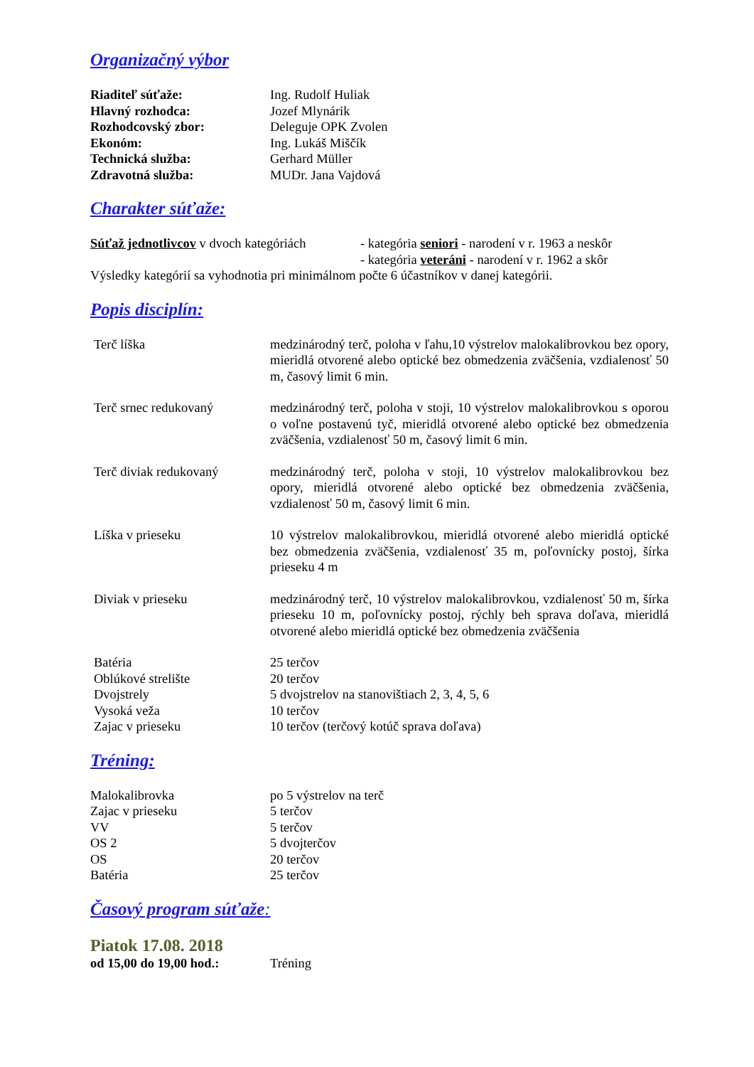Organizačný výbor
Riaditeľ súťaže: Ing. Rudolf Huliak
Hlavný rozhodca: Jozef Mlynárik
Rozhodcovský zbor: Deleguje OPK Zvolen
Ekonóm: Ing. Lukáš Miščík
Technická služba: Gerhard Müller
Zdravotná služba: MUDr. Jana Vajdová
Charakter súťaže:
Súťaž jednotlivcov v dvoch kategóriách
- kategória seniori - narodení v r. 1963 a neskôr
- kategória veteráni - narodení v r. 1962 a skôr
Výsledky kategórií sa vyhodnotia pri minimálnom počte 6 účastníkov v danej kategórii.
Popis disciplín:
Terč líška medzinárodný terč, poloha v ľahu,10 výstrelov malokalibrovkou bez opory, mieridlá otvorené alebo optické bez obmedzenia zväčšenia, vzdialenosť 50 m, časový limit 6 min.
Terč srnec redukovaný medzinárodný terč, poloha v stoji, 10 výstrelov malokalibrovkou s oporou o voľne postavenú tyč, mieridlá otvorené alebo optické bez obmedzenia zväčšenia, vzdialenosť 50 m, časový limit 6 min.
Terč diviak redukovaný medzinárodný terč, poloha v stoji, 10 výstrelov malokalibrovkou bez opory, mieridlá otvorené alebo optické bez obmedzenia zväčšenia, vzdialenosť 50 m, časový limit 6 min.
Líška v prieseku 10 výstrelov malokalibrovkou, mieridlá otvorené alebo mieridlá optické bez obmedzenia zväčšenia, vzdialenosť 35 m, poľovnícky postoj, šírka prieseku 4 m
Diviak v prieseku medzinárodný terč, 10 výstrelov malokalibrovkou, vzdialenosť 50 m, šírka prieseku 10 m, poľovnícky postoj, rýchly beh sprava doľava, mieridlá otvorené alebo mieridlá optické bez obmedzenia zväčšenia
Batéria 25 terčov
Oblúkové strelište 20 terčov
Dvojstrely 5 dvojstrelov na stanovištiach 2, 3, 4, 5, 6
Vysoká veža 10 terčov
Zajac v prieseku 10 terčov (terčový kotúč sprava doľava)
Tréning:
Malokalibrovka po 5 výstrelov na terč
Zajac v prieseku 5 terčov
VV 5 terčov
OS 2 5 dvojterčov
OS 20 terčov
Batéria 25 terčov
Časový program súťaže:
Piatok 17.08. 2018
od 15,00 do 19,00 hod.:
Tréning